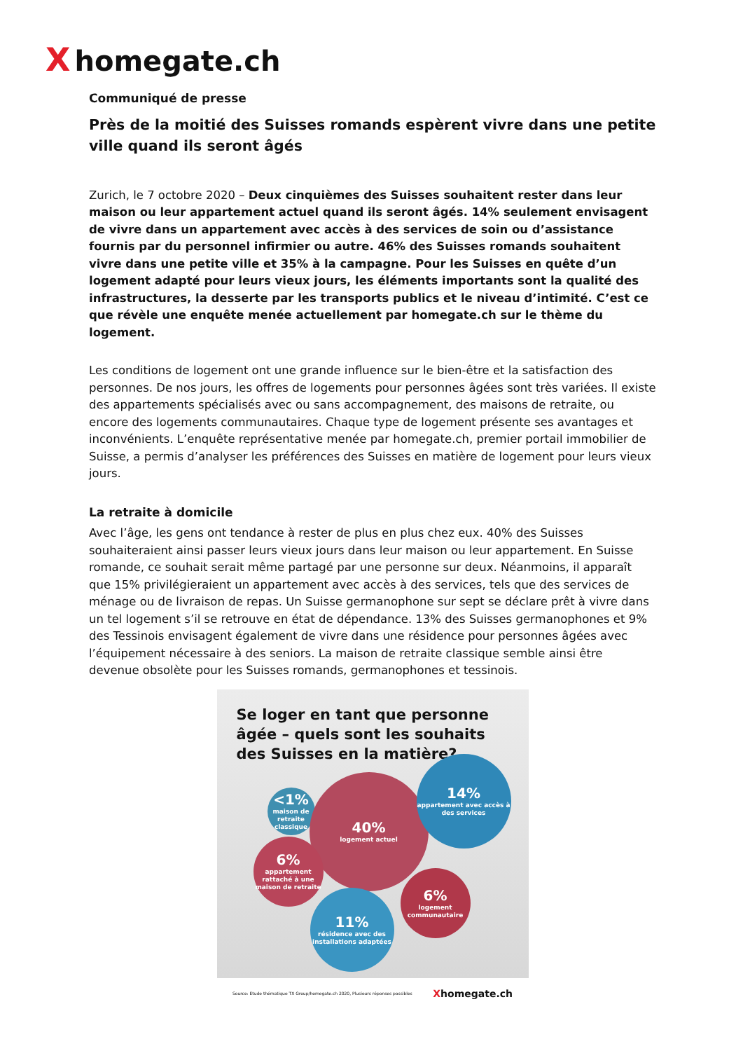Xhomegate.ch
Communiqué de presse
Près de la moitié des Suisses romands espèrent vivre dans une petite ville quand ils seront âgés
Zurich, le 7 octobre 2020 – Deux cinquièmes des Suisses souhaitent rester dans leur maison ou leur appartement actuel quand ils seront âgés. 14% seulement envisagent de vivre dans un appartement avec accès à des services de soin ou d’assistance fournis par du personnel infirmier ou autre. 46% des Suisses romands souhaitent vivre dans une petite ville et 35% à la campagne. Pour les Suisses en quête d’un logement adapté pour leurs vieux jours, les éléments importants sont la qualité des infrastructures, la desserte par les transports publics et le niveau d’intimité. C’est ce que révèle une enquête menée actuellement par homegate.ch sur le thème du logement.
Les conditions de logement ont une grande influence sur le bien-être et la satisfaction des personnes. De nos jours, les offres de logements pour personnes âgées sont très variées. Il existe des appartements spécialisés avec ou sans accompagnement, des maisons de retraite, ou encore des logements communautaires. Chaque type de logement présente ses avantages et inconvénients. L’enquête représentative menée par homegate.ch, premier portail immobilier de Suisse, a permis d’analyser les préférences des Suisses en matière de logement pour leurs vieux jours.
La retraite à domicile
Avec l’âge, les gens ont tendance à rester de plus en plus chez eux. 40% des Suisses souhaiteraient ainsi passer leurs vieux jours dans leur maison ou leur appartement. En Suisse romande, ce souhait serait même partagé par une personne sur deux. Néanmoins, il apparaît que 15% privilégieraient un appartement avec accès à des services, tels que des services de ménage ou de livraison de repas. Un Suisse germanophone sur sept se déclare prêt à vivre dans un tel logement s’il se retrouve en état de dépendance. 13% des Suisses germanophones et 9% des Tessinois envisagent également de vivre dans une résidence pour personnes âgées avec l’équipement nécessaire à des seniors. La maison de retraite classique semble ainsi être devenue obsolète pour les Suisses romands, germanophones et tessinois.
Se loger en tant que personne âgée – quels sont les souhaits des Suisses en la matière?
<1%
maison de retraite classique
40%
logement actuel
14%
appartement avec accès à des services
6%
appartement rattaché à une maison de retraite
6%
logement communautaire
11%
résidence avec des installations adaptées
Source: Etude thématique TX Group/homegate.ch 2020, Plusieurs réponses possibles Xhomegate.ch